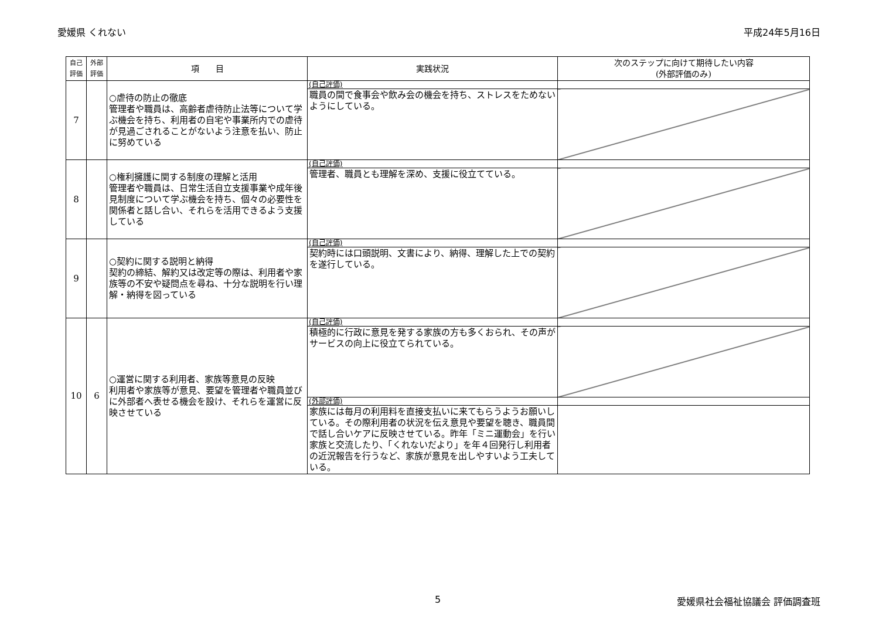愛媛県 くれない 平成24年5月16日
| 自己 評価 | 外部 評価 | 項 目 | 実践状況 | 次のステップに向けて期待したい内容 (外部評価のみ) |
| --- | --- | --- | --- | --- |
| 7 | | ○虐待の防止の徹底 管理者や職員は、高齢者虐待防止法等について学ぶ機会を持ち、利用者の自宅や事業所内での虐待が見過ごされることがないよう注意を払い、防止に努めている | (自己評価) | |
| | | | 職員の間で食事会や飲み会の機会を持ち、ストレスをためないようにしている。 | |
| 8 | | ○権利擁護に関する制度の理解と活用 管理者や職員は、日常生活自立支援事業や成年後見制度について学ぶ機会を持ち、個々の必要性を関係者と話し合い、それらを活用できるよう支援している | (自己評価) | |
| | | | 管理者、職員とも理解を深め、支援に役立てている。 | |
| 9 | | ○契約に関する説明と納得 契約の締結、解約又は改定等の際は、利用者や家族等の不安や疑問点を尋ね、十分な説明を行い理解・納得を図っている | (自己評価) | |
| | | | 契約時には口頭説明、文書により、納得、理解した上での契約を遂行している。 | |
| 10 | 6 | ○運営に関する利用者、家族等意見の反映 利用者や家族等が意見、要望を管理者や職員並びに外部者へ表せる機会を設け、それらを運営に反映させている | (自己評価) | |
| | | | 積極的に行政に意見を発する家族の方も多くおられ、その声がサービスの向上に役立てられている。 | |
| | | | (外部評価) | |
| | | | 家族には毎月の利用料を直接支払いに来てもらうようお願いしている。その際利用者の状況を伝え意見や要望を聴き、職員間で話し合いケアに反映させている。昨年「ミニ運動会」を行い家族と交流したり、「くれないだより」を年４回発行し利用者の近況報告を行うなど、家族が意見を出しやすいよう工夫している。 | |
5 愛媛県社会福祉協議会 評価調査班